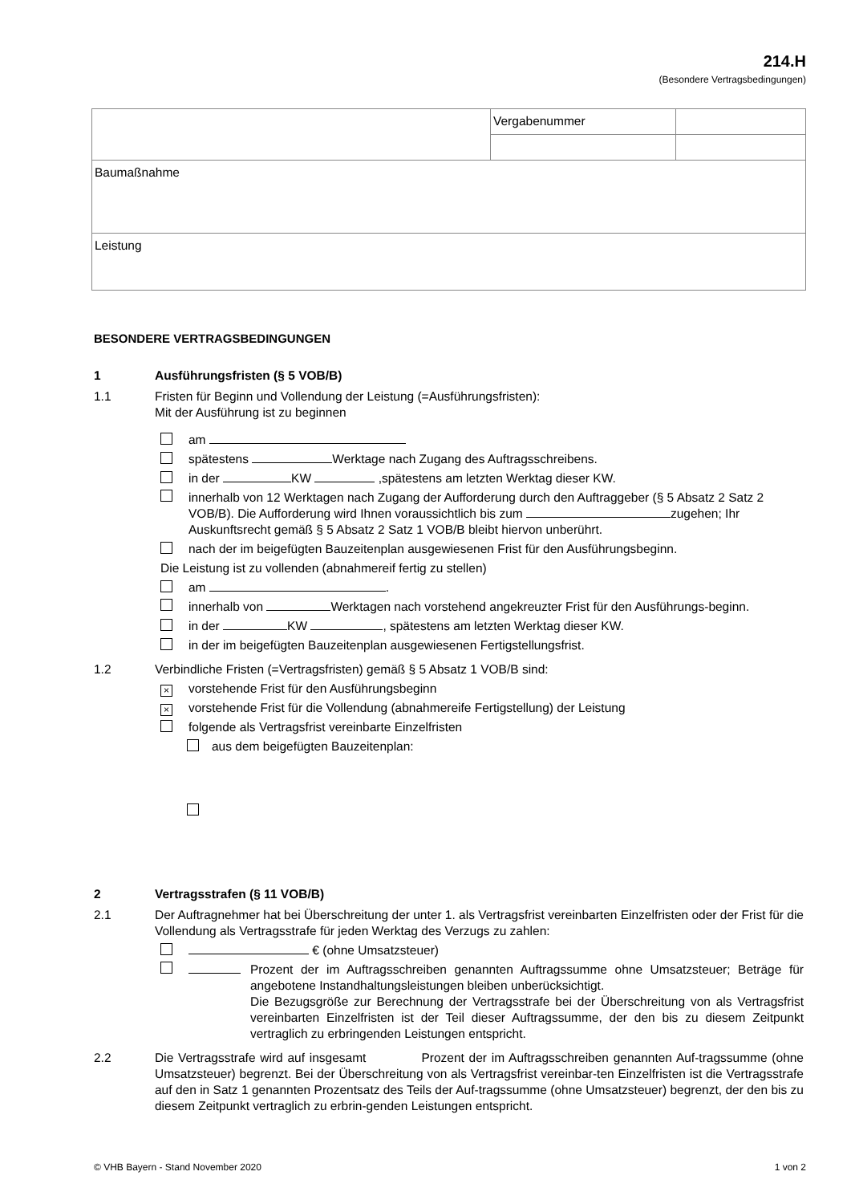214.H
(Besondere Vertragsbedingungen)
| | Vergabenummer | |
| Baumaßnahme | | |
| Leistung | | |
BESONDERE VERTRAGSBEDINGUNGEN
1 Ausführungsfristen (§ 5 VOB/B)
1.1 Fristen für Beginn und Vollendung der Leistung (=Ausführungsfristen):
Mit der Ausführung ist zu beginnen
am
spätestens Werktage nach Zugang des Auftragsschreibens.
in der KW ,spätestens am letzten Werktag dieser KW.
innerhalb von 12 Werktagen nach Zugang der Aufforderung durch den Auftraggeber (§ 5 Absatz 2 Satz 2 VOB/B). Die Aufforderung wird Ihnen voraussichtlich bis zum zugehen; Ihr Auskunftsrecht gemäß § 5 Absatz 2 Satz 1 VOB/B bleibt hiervon unberührt.
nach der im beigefügten Bauzeitenplan ausgewiesenen Frist für den Ausführungsbeginn.
Die Leistung ist zu vollenden (abnahmereif fertig zu stellen)
am .
innerhalb von Werktagen nach vorstehend angekreuzter Frist für den Ausführungs-beginn.
in der KW , spätestens am letzten Werktag dieser KW.
in der im beigefügten Bauzeitenplan ausgewiesenen Fertigstellungsfrist.
1.2 Verbindliche Fristen (=Vertragsfristen) gemäß § 5 Absatz 1 VOB/B sind:
× vorstehende Frist für den Ausführungsbeginn
× vorstehende Frist für die Vollendung (abnahmereife Fertigstellung) der Leistung
folgende als Vertragsfrist vereinbarte Einzelfristen
aus dem beigefügten Bauzeitenplan:
2 Vertragsstrafen (§ 11 VOB/B)
2.1 Der Auftragnehmer hat bei Überschreitung der unter 1. als Vertragsfrist vereinbarten Einzelfristen oder der Frist für die Vollendung als Vertragsstrafe für jeden Werktag des Verzugs zu zahlen:
€ (ohne Umsatzsteuer)
Prozent der im Auftragsschreiben genannten Auftragssumme ohne Umsatzsteuer; Beträge für angebotene Instandhaltungsleistungen bleiben unberücksichtigt.
Die Bezugsgröße zur Berechnung der Vertragsstrafe bei der Überschreitung von als Vertragsfrist vereinbarten Einzelfristen ist der Teil dieser Auftragssumme, der den bis zu diesem Zeitpunkt vertraglich zu erbringenden Leistungen entspricht.
2.2 Die Vertragsstrafe wird auf insgesamt Prozent der im Auftragsschreiben genannten Auf-tragssumme (ohne Umsatzsteuer) begrenzt. Bei der Überschreitung von als Vertragsfrist vereinbar-ten Einzelfristen ist die Vertragsstrafe auf den in Satz 1 genannten Prozentsatz des Teils der Auf-tragssumme (ohne Umsatzsteuer) begrenzt, der den bis zu diesem Zeitpunkt vertraglich zu erbrin-genden Leistungen entspricht.
© VHB Bayern - Stand November 2020 1 von 2